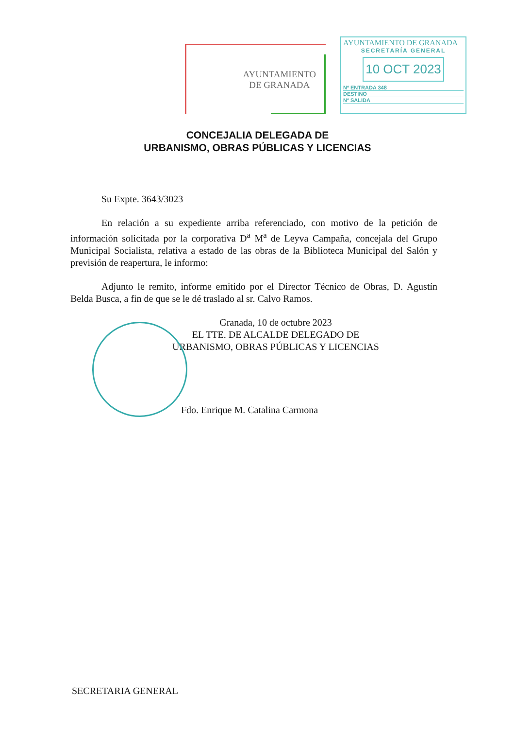AYUNTAMIENTO
DE GRANADA
AYUNTAMIENTO DE GRANADA
SECRETARÍA GENERAL
10 OCT 2023
Nº ENTRADA 348
DESTINO
Nº SALIDA
CONCEJALIA DELEGADA DE
URBANISMO, OBRAS PÚBLICAS Y LICENCIAS
Su Expte. 3643/3023
En relación a su expediente arriba referenciado, con motivo de la petición de información solicitada por la corporativa D<sup>a</sup> M<sup>a</sup> de Leyva Campaña, concejala del Grupo Municipal Socialista, relativa a estado de las obras de la Biblioteca Municipal del Salón y previsión de reapertura, le informo:
Adjunto le remito, informe emitido por el Director Técnico de Obras, D. Agustín Belda Busca, a fin de que se le dé traslado al sr. Calvo Ramos.
Granada, 10 de octubre 2023
EL TTE. DE ALCALDE DELEGADO DE
URBANISMO, OBRAS PÚBLICAS Y LICENCIAS
Fdo. Enrique M. Catalina Carmona
SECRETARIA GENERAL